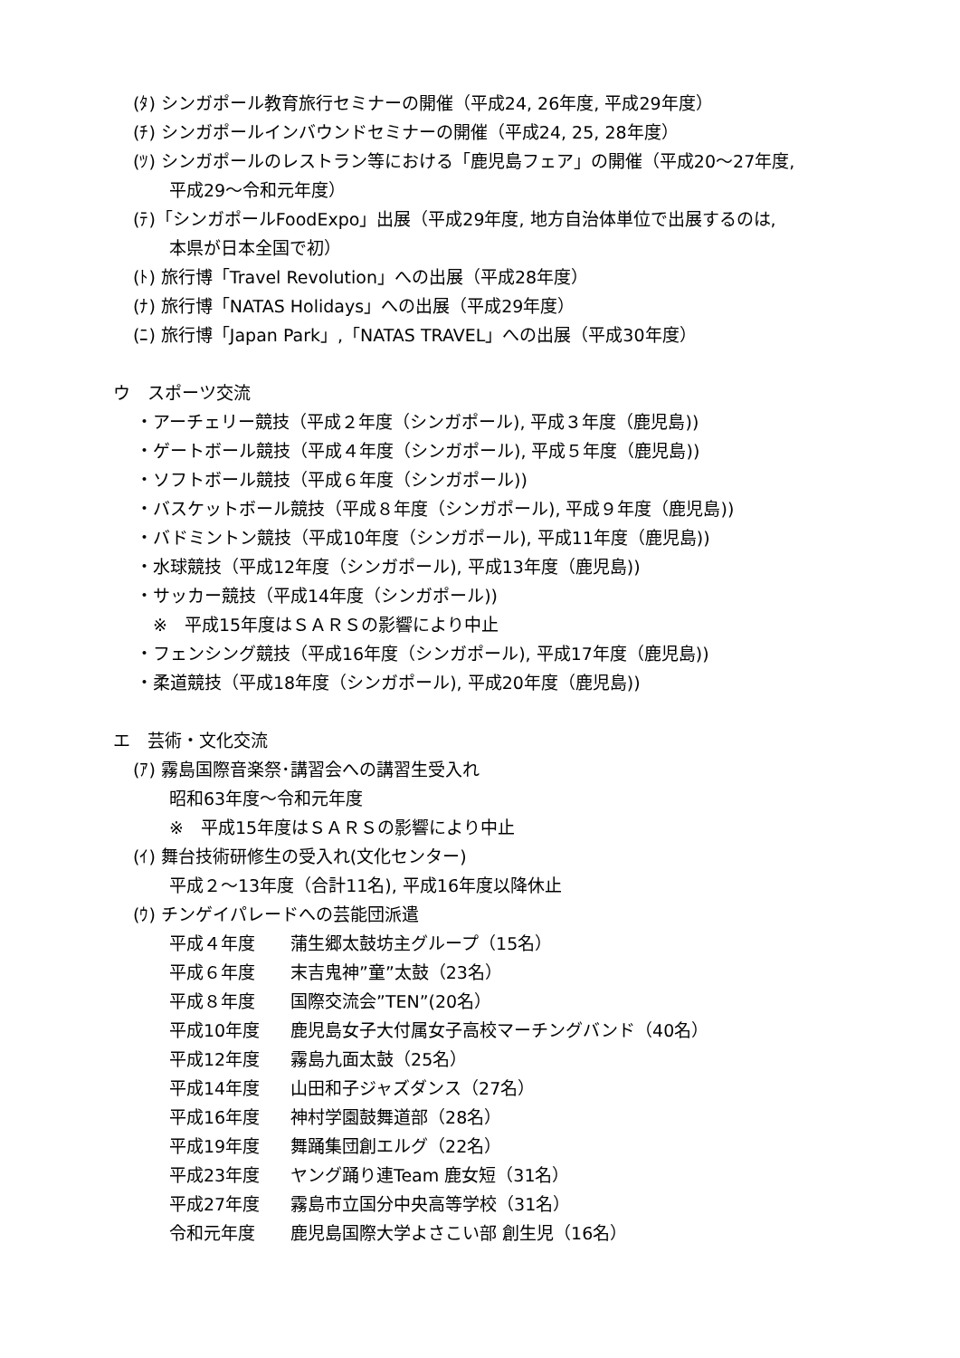(ﾀ) シンガポール教育旅行セミナーの開催（平成24, 26年度, 平成29年度）
(ﾁ) シンガポールインバウンドセミナーの開催（平成24, 25, 28年度）
(ﾂ) シンガポールのレストラン等における「鹿児島フェア」の開催（平成20～27年度,
平成29～令和元年度）
(ﾃ)「シンガポールFoodExpo」出展（平成29年度, 地方自治体単位で出展するのは,
本県が日本全国で初）
(ﾄ) 旅行博「Travel Revolution」への出展（平成28年度）
(ﾅ) 旅行博「NATAS Holidays」への出展（平成29年度）
(ﾆ) 旅行博「Japan Park」,「NATAS TRAVEL」への出展（平成30年度）
ウ　スポーツ交流
・アーチェリー競技（平成２年度（シンガポール), 平成３年度（鹿児島))
・ゲートボール競技（平成４年度（シンガポール), 平成５年度（鹿児島))
・ソフトボール競技（平成６年度（シンガポール))
・バスケットボール競技（平成８年度（シンガポール), 平成９年度（鹿児島))
・バドミントン競技（平成10年度（シンガポール), 平成11年度（鹿児島))
・水球競技（平成12年度（シンガポール), 平成13年度（鹿児島))
・サッカー競技（平成14年度（シンガポール))
　※　平成15年度はＳＡＲＳの影響により中止
・フェンシング競技（平成16年度（シンガポール), 平成17年度（鹿児島))
・柔道競技（平成18年度（シンガポール), 平成20年度（鹿児島))
エ　芸術・文化交流
(ｱ) 霧島国際音楽祭･講習会への講習生受入れ
昭和63年度～令和元年度
※　平成15年度はＳＡＲＳの影響により中止
(ｲ) 舞台技術研修生の受入れ(文化センター)
平成２～13年度（合計11名), 平成16年度以降休止
(ｳ) チンゲイパレードへの芸能団派遣
平成４年度 蒲生郷太鼓坊主グループ（15名）
平成６年度 末吉鬼神”童”太鼓（23名）
平成８年度 国際交流会”TEN”(20名）
平成10年度 鹿児島女子大付属女子高校マーチングバンド（40名）
平成12年度 霧島九面太鼓（25名）
平成14年度 山田和子ジャズダンス（27名）
平成16年度 神村学園鼓舞道部（28名）
平成19年度 舞踊集団創エルグ（22名）
平成23年度 ヤング踊り連Team 鹿女短（31名）
平成27年度 霧島市立国分中央高等学校（31名）
令和元年度 鹿児島国際大学よさこい部 創生児（16名）